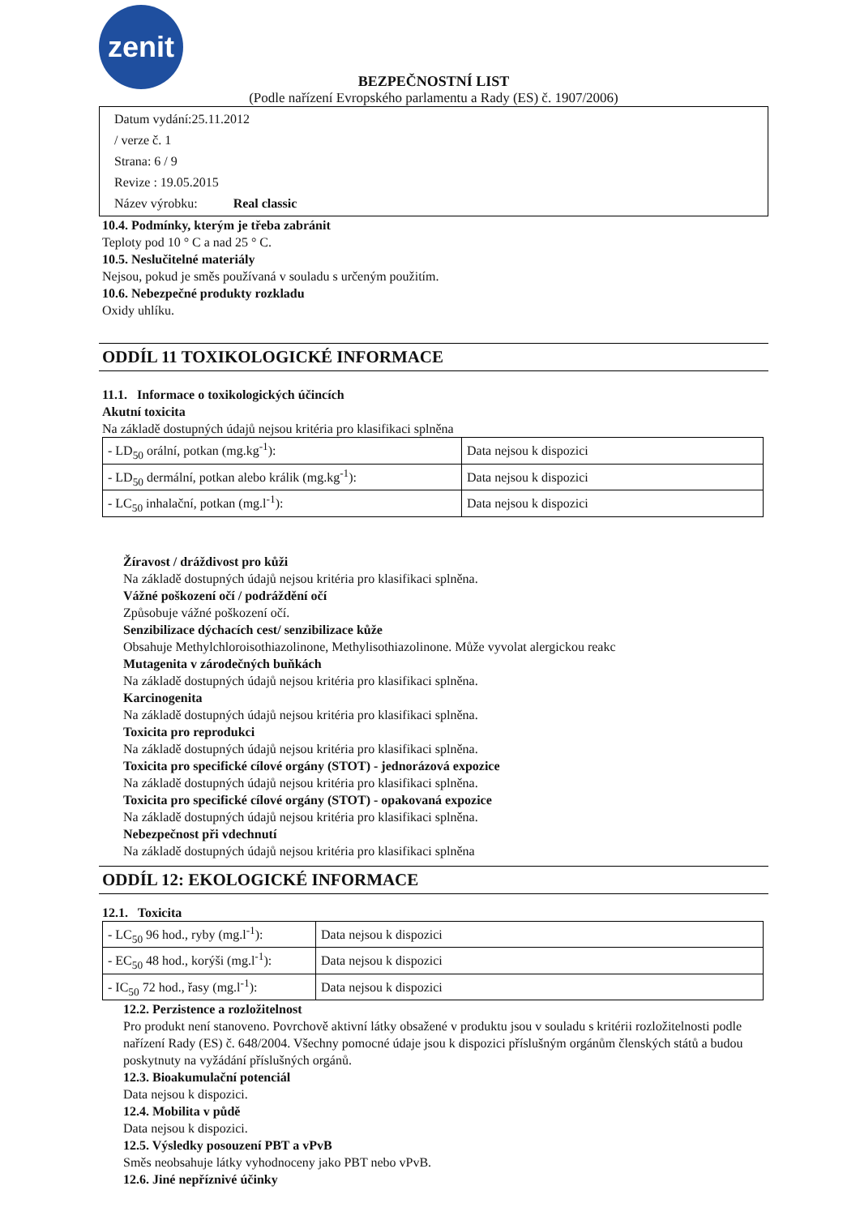zenit
BEZPEČNOSTNÍ LIST
(Podle nařízení Evropského parlamentu a Rady (ES) č. 1907/2006)
Datum vydání:25.11.2012
/ verze č. 1
Strana: 6 / 9
Revize : 19.05.2015
Název výrobku: Real classic
10.4. Podmínky, kterým je třeba zabránit
Teploty pod 10 ° C a nad 25 ° C.
10.5. Neslučitelné materiály
Nejsou, pokud je směs používaná v souladu s určeným použitím.
10.6. Nebezpečné produkty rozkladu
Oxidy uhlíku.
ODDÍL 11 TOXIKOLOGICKÉ INFORMACE
11.1. Informace o toxikologických účincích
Akutní toxicita
Na základě dostupných údajů nejsou kritéria pro klasifikaci splněna
| - LD<sub>50</sub> orální, potkan (mg.kg<sup>-1</sup>): | Data nejsou k dispozici |
| - LD<sub>50</sub> dermální, potkan alebo králik (mg.kg<sup>-1</sup>): | Data nejsou k dispozici |
| - LC<sub>50</sub> inhalační, potkan (mg.l<sup>-1</sup>): | Data nejsou k dispozici |
Žíravost / dráždivost pro kůži
Na základě dostupných údajů nejsou kritéria pro klasifikaci splněna.
Vážné poškození očí / podráždění očí
Způsobuje vážné poškození očí.
Senzibilizace dýchacích cest/ senzibilizace kůže
Obsahuje Methylchloroisothiazolinone, Methylisothiazolinone. Může vyvolat alergickou reakc
Mutagenita v zárodečných buňkách
Na základě dostupných údajů nejsou kritéria pro klasifikaci splněna.
Karcinogenita
Na základě dostupných údajů nejsou kritéria pro klasifikaci splněna.
Toxicita pro reprodukci
Na základě dostupných údajů nejsou kritéria pro klasifikaci splněna.
Toxicita pro specifické cílové orgány (STOT) - jednorázová expozice
Na základě dostupných údajů nejsou kritéria pro klasifikaci splněna.
Toxicita pro specifické cílové orgány (STOT) - opakovaná expozice
Na základě dostupných údajů nejsou kritéria pro klasifikaci splněna.
Nebezpečnost při vdechnutí
Na základě dostupných údajů nejsou kritéria pro klasifikaci splněna
ODDÍL 12: EKOLOGICKÉ INFORMACE
12.1. Toxicita
| - LC<sub>50</sub> 96 hod., ryby (mg.l<sup>-1</sup>): | Data nejsou k dispozici |
| - EC<sub>50</sub> 48 hod., korýši (mg.l<sup>-1</sup>): | Data nejsou k dispozici |
| - IC<sub>50</sub> 72 hod., řasy (mg.l<sup>-1</sup>): | Data nejsou k dispozici |
12.2. Perzistence a rozložitelnost
Pro produkt není stanoveno. Povrchově aktivní látky obsažené v produktu jsou v souladu s kritérii rozložitelnosti podle nařízení Rady (ES) č. 648/2004. Všechny pomocné údaje jsou k dispozici příslušným orgánům členských států a budou poskytnuty na vyžádání příslušných orgánů.
12.3. Bioakumulační potenciál
Data nejsou k dispozici.
12.4. Mobilita v půdě
Data nejsou k dispozici.
12.5. Výsledky posouzení PBT a vPvB
Směs neobsahuje látky vyhodnoceny jako PBT nebo vPvB.
12.6. Jiné nepříznivé účinky